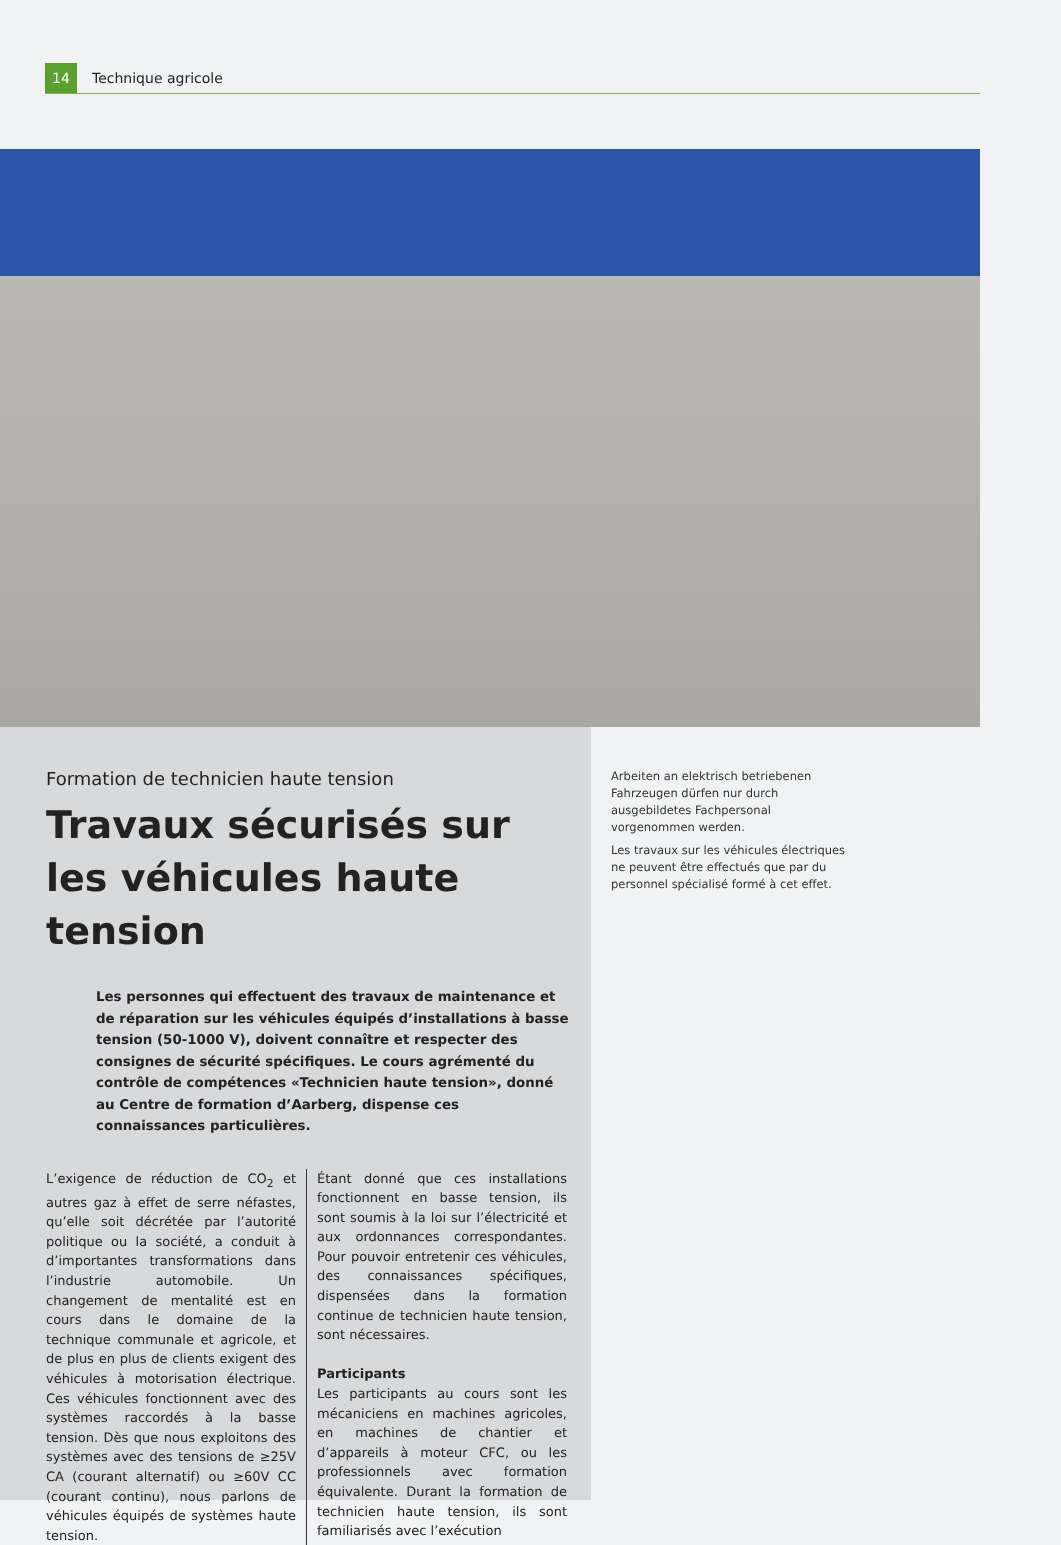14
Technique agricole
Formation de technicien haute tension
Travaux sécurisés sur
les véhicules haute tension
Les personnes qui effectuent des travaux de maintenance et de réparation sur les véhicules équipés d’installations à basse tension (50-1000 V), doivent connaître et respecter des consignes de sécurité spécifiques. Le cours agrémenté du contrôle de compétences «Technicien haute tension», donné au Centre de formation d’Aarberg, dispense ces connaissances particulières.
L’exigence de réduction de CO<sub>2</sub> et autres gaz à effet de serre néfastes, qu’elle soit décrétée par l’autorité politique ou la société, a conduit à d’importantes transformations dans l’industrie automobile. Un changement de mentalité est en cours dans le domaine de la technique communale et agricole, et de plus en plus de clients exigent des véhicules à motorisation électrique. Ces véhicules fonctionnent avec des systèmes raccordés à la basse tension. Dès que nous exploitons des systèmes avec des tensions de ≥25V CA (courant alternatif) ou ≥60V CC (courant continu), nous parlons de véhicules équipés de systèmes haute tension.
Étant donné que ces installations fonctionnent en basse tension, ils sont soumis à la loi sur l’électricité et aux ordonnances correspondantes. Pour pouvoir entretenir ces véhicules, des connaissances spécifiques, dispensées dans la formation continue de technicien haute tension, sont nécessaires.
Participants
Les participants au cours sont les mécaniciens en machines agricoles, en machines de chantier et d’appareils à moteur CFC, ou les professionnels avec formation équivalente. Durant la formation de technicien haute tension, ils sont familiarisés avec l’exécution
Arbeiten an elektrisch betriebenen Fahrzeugen dürfen nur durch ausgebildetes Fachpersonal vorgenommen werden.
Les travaux sur les véhicules électriques ne peuvent être effectués que par du personnel spécialisé formé à cet effet.